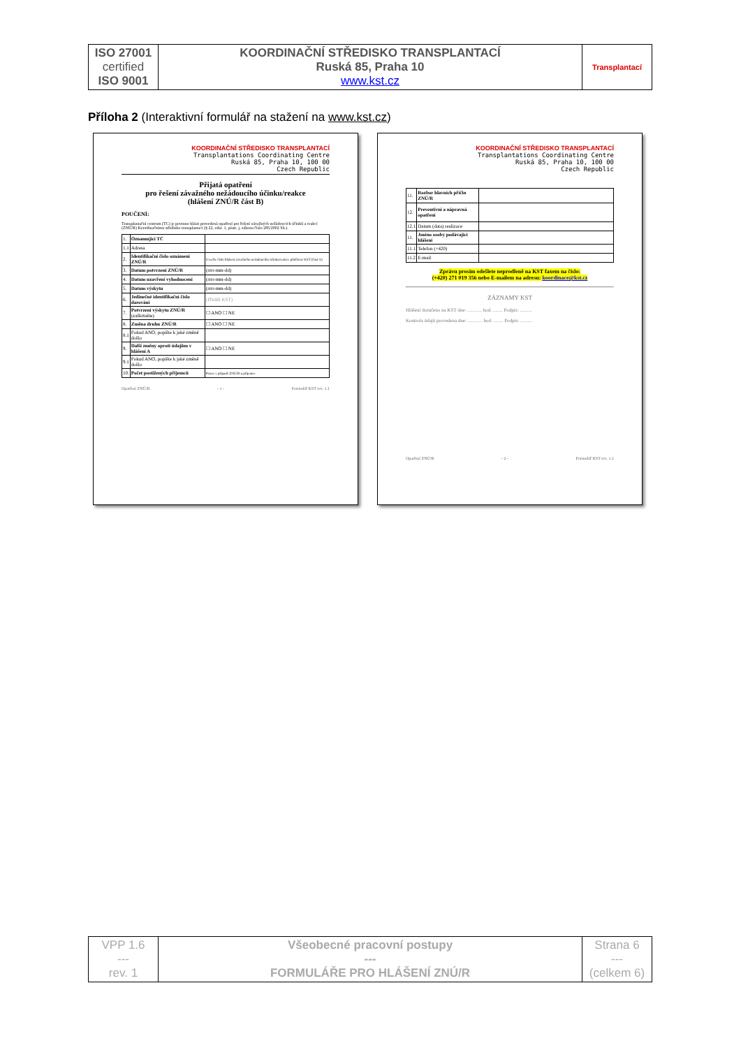| ISO 27001 certified ISO 9001 | KOORDINAČNÍ STŘEDISKO TRANSPLANTACÍ Ruská 85, Praha 10 www.kst.cz | Transplantací |
Příloha 2 (Interaktivní formulář na stažení na www.kst.cz)
KOORDINAČNÍ STŘEDISKO TRANSPLANTACÍ
Transplantations Coordinating Centre
Ruská 85, Praha 10, 100 00
Czech Republic
Přijatá opatření
pro řešení závažného nežádoucího účinku/reakce
(hlášení ZNÚ/R část B)
POUČENÍ:
Transplantační centrum (TC) je povinno hlásit provedená opatření pro řešení závažných nežádoucích účinků a reakcí (ZNÚ/R) Koordinačnímu středisku transplantací (§ 22, odst. 1, písm. j, zákona číslo 285/2002 Sb.).
| 1. | Oznamující TC | |
| 1.1 | Adresa | |
| 2. | Identifikační číslo oznámení ZNÚ/R | Uveďte číslo hlášení závažného nežádoucího účinku/reakce přidělené KST (část A) |
| 3. | Datum potvrzení ZNÚ/R | (rrrr-mm-dd) |
| 4. | Datum uzavření vyhodnocení | (rrrr-mm-dd) |
| 5. | Datum výskytu | (rrrr-mm-dd) |
| 6. | Jedinečné identifikační číslo darování | (Přidělí KST) |
| 7. | Potvrzení výskytu ZNÚ/R (zaškrtněte) | ☐ ANO ☐ NE |
| 8. | Změna druhu ZNÚ/R | ☐ ANO ☐ NE |
| 8.1 | Pokud ANO, popište k jaké změně došlo | |
| 9. | Další změny oproti údajům v hlášení A | ☐ ANO ☐ NE |
| 9.1 | Pokud ANO, popište k jaké změně došlo | |
| 10. | Počet postižených příjemců | Pouze v případě ZNÚ/R u příjemce |
Opatření ZNÚ/R - 1 - Formulář KST rev. 1.1
KOORDINAČNÍ STŘEDISKO TRANSPLANTACÍ
Transplantations Coordinating Centre
Ruská 85, Praha 10, 100 00
Czech Republic
| 11. | Rozbor hlavních příčin ZNÚ/R | |
| 12. | Preventivní a nápravná opatření | |
| 12.1 | Datum (data) realizace | |
| 11. | Jméno osoby podávající hlášení | |
| 11.1 | Telefon (+420) | |
| 11.2 | E-mail | |
Zprávu prosím odešlete neprodleně na KST faxem na číslo:
(+420) 271 019 356 nebo E-mailem na adresu: koordinace@kst.cz
ZÁZNAMY KST
Hlášení doručeno na KST dne: ............ hod. ........ Podpis: ..........
Kontrola údajů provedena dne: ............ hod. ........ Podpis: ..........
Opatření ZNÚ/R - 2 - Formulář KST rev. 1.1
| VPP 1.6 --- rev. 1 | Všeobecné pracovní postupy --- FORMULÁŘE PRO HLÁŠENÍ ZNÚ/R | Strana 6 --- (celkem 6) |